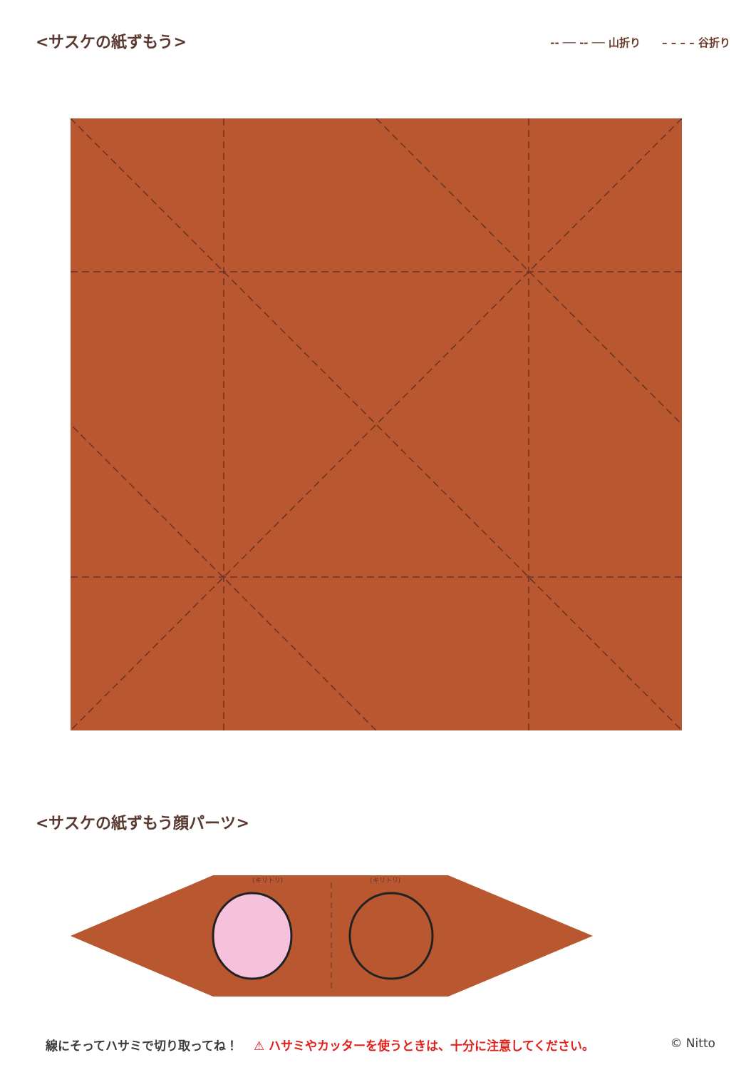<サスケの紙ずもう>
-- ── -- ── 山折り　　– – – – 谷折り
<サスケの紙ずもう顔パーツ>
(キリトリ)
(キリトリ)
線にそってハサミで切り取ってね！ ⚠ ハサミやカッターを使うときは、十分に注意してください。 © Nitto